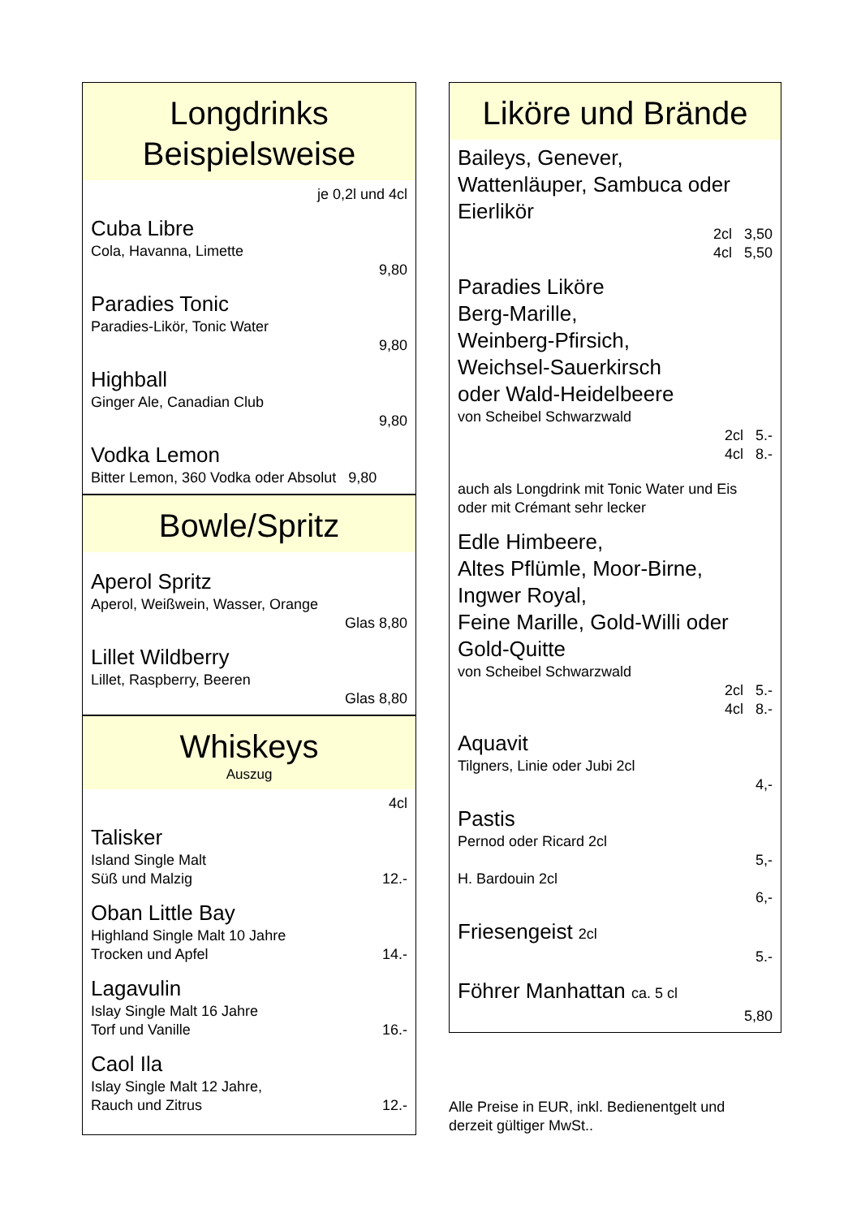Longdrinks
Beispielsweise
je 0,2l und 4cl
Cuba Libre
Cola, Havanna, Limette
9,80
Paradies Tonic
Paradies-Likör, Tonic Water
9,80
Highball
Ginger Ale, Canadian Club
9,80
Vodka Lemon
Bitter Lemon, 360 Vodka oder Absolut 9,80
Bowle/Spritz
Aperol Spritz
Aperol, Weißwein, Wasser, Orange
Glas 8,80
Lillet Wildberry
Lillet, Raspberry, Beeren
Glas 8,80
Whiskeys
Auszug
4cl
Talisker
Island Single Malt
Süß und Malzig 12.-
Oban Little Bay
Highland Single Malt 10 Jahre
Trocken und Apfel 14.-
Lagavulin
Islay Single Malt 16 Jahre
Torf und Vanille 16.-
Caol Ila
Islay Single Malt 12 Jahre,
Rauch und Zitrus 12.-
Liköre und Brände
Baileys, Genever,
Wattenläuper, Sambuca oder
Eierlikör
2cl 3,50
4cl 5,50
Paradies Liköre
Berg-Marille,
Weinberg-Pfirsich,
Weichsel-Sauerkirsch
oder Wald-Heidelbeere
von Scheibel Schwarzwald
2cl 5.-
4cl 8.-
auch als Longdrink mit Tonic Water und Eis
oder mit Crémant sehr lecker
Edle Himbeere,
Altes Pflümle, Moor-Birne,
Ingwer Royal,
Feine Marille, Gold-Willi oder
Gold-Quitte
von Scheibel Schwarzwald
2cl 5.-
4cl 8.-
Aquavit
Tilgners, Linie oder Jubi 2cl
4,-
Pastis
Pernod oder Ricard 2cl
5,-
H. Bardouin 2cl
6,-
Friesengeist 2cl
5.-
Föhrer Manhattan ca. 5 cl
5,80
Alle Preise in EUR, inkl. Bedienentgelt und
derzeit gültiger MwSt..